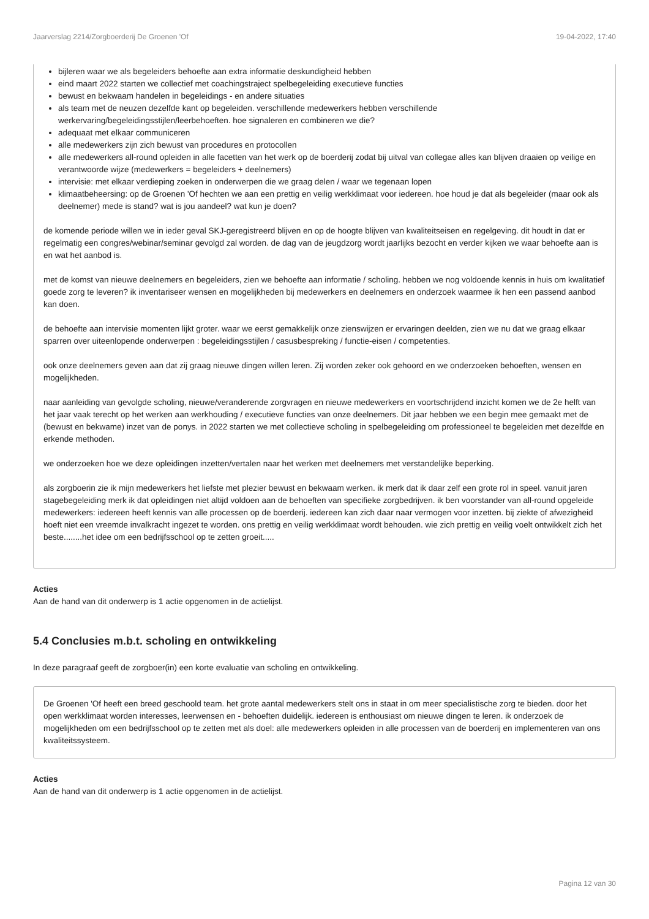Jaarverslag 2214/Zorgboerderij De Groenen 'Of 19-04-2022, 17:40
bijleren waar we als begeleiders behoefte aan extra informatie deskundigheid hebben
eind maart 2022 starten we collectief met coachingstraject spelbegeleiding executieve functies
bewust en bekwaam handelen in begeleidings - en andere situaties
als team met de neuzen dezelfde kant op begeleiden. verschillende medewerkers hebben verschillende werkervaring/begeleidingsstijlen/leerbehoeften. hoe signaleren en combineren we die?
adequaat met elkaar communiceren
alle medewerkers zijn zich bewust van procedures en protocollen
alle medewerkers all-round opleiden in alle facetten van het werk op de boerderij zodat bij uitval van collegae alles kan blijven draaien op veilige en verantwoorde wijze (medewerkers = begeleiders + deelnemers)
intervisie: met elkaar verdieping zoeken in onderwerpen die we graag delen / waar we tegenaan lopen
klimaatbeheersing: op de Groenen 'Of hechten we aan een prettig en veilig werkklimaat voor iedereen. hoe houd je dat als begeleider (maar ook als deelnemer) mede is stand? wat is jou aandeel? wat kun je doen?
de komende periode willen we in ieder geval SKJ-geregistreerd blijven en op de hoogte blijven van kwaliteitseisen en regelgeving. dit houdt in dat er regelmatig een congres/webinar/seminar gevolgd zal worden. de dag van de jeugdzorg wordt jaarlijks bezocht en verder kijken we waar behoefte aan is en wat het aanbod is.
met de komst van nieuwe deelnemers en begeleiders, zien we behoefte aan informatie / scholing. hebben we nog voldoende kennis in huis om kwalitatief goede zorg te leveren? ik inventariseer wensen en mogelijkheden bij medewerkers en deelnemers en onderzoek waarmee ik hen een passend aanbod kan doen.
de behoefte aan intervisie momenten lijkt groter. waar we eerst gemakkelijk onze zienswijzen er ervaringen deelden, zien we nu dat we graag elkaar sparren over uiteenlopende onderwerpen : begeleidingsstijlen / casusbespreking / functie-eisen / competenties.
ook onze deelnemers geven aan dat zij graag nieuwe dingen willen leren. Zij worden zeker ook gehoord en we onderzoeken behoeften, wensen en mogelijkheden.
naar aanleiding van gevolgde scholing, nieuwe/veranderende zorgvragen en nieuwe medewerkers en voortschrijdend inzicht komen we de 2e helft van het jaar vaak terecht op het werken aan werkhouding / executieve functies van onze deelnemers. Dit jaar hebben we een begin mee gemaakt met de (bewust en bekwame) inzet van de ponys. in 2022 starten we met collectieve scholing in spelbegeleiding om professioneel te begeleiden met dezelfde en erkende methoden.
we onderzoeken hoe we deze opleidingen inzetten/vertalen naar het werken met deelnemers met verstandelijke beperking.
als zorgboerin zie ik mijn medewerkers het liefste met plezier bewust en bekwaam werken. ik merk dat ik daar zelf een grote rol in speel. vanuit jaren stagebegeleiding merk ik dat opleidingen niet altijd voldoen aan de behoeften van specifieke zorgbedrijven. ik ben voorstander van all-round opgeleide medewerkers: iedereen heeft kennis van alle processen op de boerderij. iedereen kan zich daar naar vermogen voor inzetten. bij ziekte of afwezigheid hoeft niet een vreemde invalkracht ingezet te worden. ons prettig en veilig werkklimaat wordt behouden. wie zich prettig en veilig voelt ontwikkelt zich het beste........het idee om een bedrijfsschool op te zetten groeit.....
Acties
Aan de hand van dit onderwerp is 1 actie opgenomen in de actielijst.
5.4 Conclusies m.b.t. scholing en ontwikkeling
In deze paragraaf geeft de zorgboer(in) een korte evaluatie van scholing en ontwikkeling.
De Groenen 'Of heeft een breed geschoold team. het grote aantal medewerkers stelt ons in staat in om meer specialistische zorg te bieden. door het open werkklimaat worden interesses, leerwensen en - behoeften duidelijk. iedereen is enthousiast om nieuwe dingen te leren. ik onderzoek de mogelijkheden om een bedrijfsschool op te zetten met als doel: alle medewerkers opleiden in alle processen van de boerderij en implementeren van ons kwaliteitssysteem.
Acties
Aan de hand van dit onderwerp is 1 actie opgenomen in de actielijst.
Pagina 12 van 30